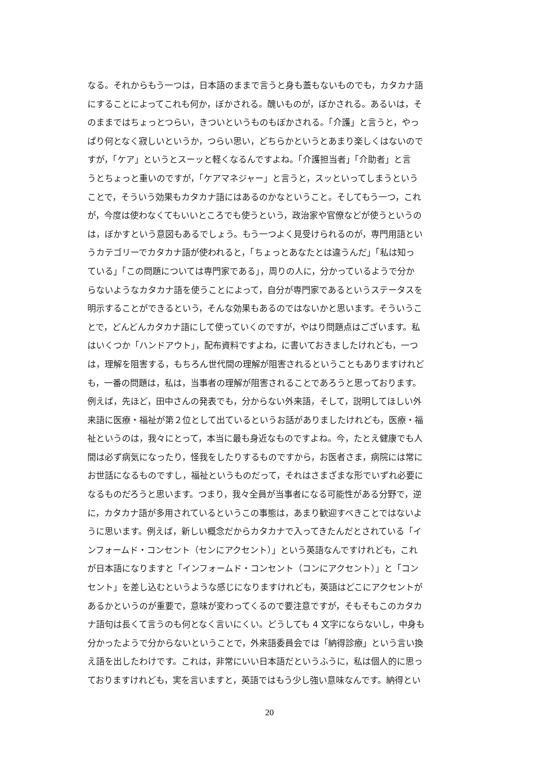なる。それからもう一つは，日本語のままで言うと身も蓋もないものでも，カタカナ語
にすることによってこれも何か，ぼかされる。醜いものが，ぼかされる。あるいは，そ
のままではちょっとつらい，きついというものもぼかされる。「介護」と言うと，やっ
ぱり何となく寂しいというか，つらい思い，どちらかというとあまり楽しくはないので
すが，「ケア」というとスーッと軽くなるんですよね。「介護担当者」「介助者」と言
うとちょっと重いのですが，「ケアマネジャー」と言うと，スッといってしまうという
ことで，そういう効果もカタカナ語にはあるのかなということ。そしてもう一つ，これ
が，今度は使わなくてもいいところでも使うという，政治家や官僚などが使うというの
は，ぼかすという意図もあるでしょう。もう一つよく見受けられるのが，専門用語とい
うカテゴリーでカタカナ語が使われると，「ちょっとあなたとは違うんだ」「私は知っ
ている」「この問題については専門家である」，周りの人に，分かっているようで分か
らないようなカタカナ語を使うことによって，自分が専門家であるというステータスを
明示することができるという，そんな効果もあるのではないかと思います。そういうこ
とで，どんどんカタカナ語にして使っていくのですが，やはり問題点はございます。私
はいくつか「ハンドアウト」，配布資料ですよね，に書いておきましたけれども，一つ
は，理解を阻害する，もちろん世代間の理解が阻害されるということもありますけれど
も，一番の問題は，私は，当事者の理解が阻害されることであろうと思っております。
例えば，先ほど，田中さんの発表でも，分からない外来語，そして，説明してほしい外
来語に医療・福祉が第２位として出ているというお話がありましたけれども，医療・福
祉というのは，我々にとって，本当に最も身近なものですよね。今，たとえ健康でも人
間は必ず病気になったり，怪我をしたりするものですから，お医者さま，病院には常に
お世話になるものですし，福祉というものだって，それはさまざまな形でいずれ必要に
なるものだろうと思います。つまり，我々全員が当事者になる可能性がある分野で，逆
に，カタカナ語が多用されているというこの事態は，あまり歓迎すべきことではないよ
うに思います。例えば，新しい概念だからカタカナで入ってきたんだとされている「イ
ンフォームド・コンセント（センにアクセント）」という英語なんですけれども，これ
が日本語になりますと「インフォームド・コンセント（コンにアクセント）」と「コン
セント」を差し込むというような感じになりますけれども，英語はどこにアクセントが
あるかというのが重要で，意味が変わってくるので要注意ですが，そもそもこのカタカ
ナ語句は長くて言うのも何となく言いにくい。どうしても 4 文字にならないし，中身も
分かったようで分からないということで，外来語委員会では「納得診療」という言い換
え語を出したわけです。これは，非常にいい日本語だというふうに，私は個人的に思っ
ておりますけれども，実を言いますと，英語ではもう少し強い意味なんです。納得とい
20